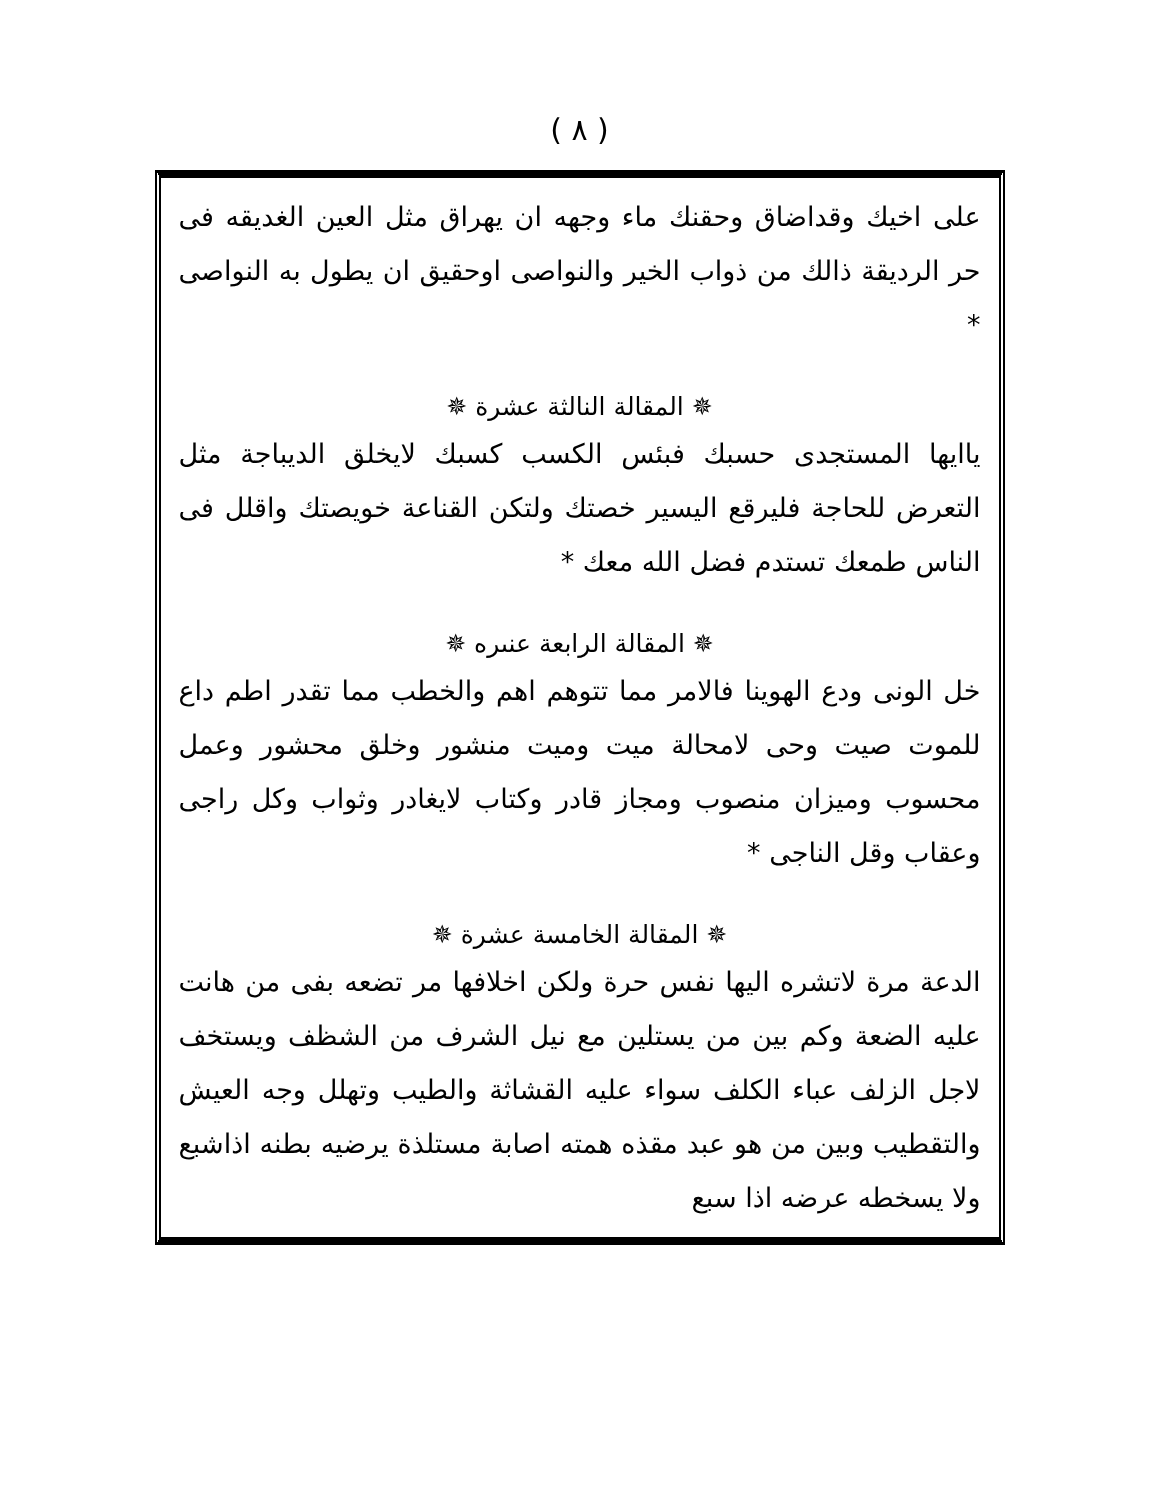( ٨ )
على اخيك وقداضاق وحقنك ماء وجهه ان يهراق مثل العين الغديقه فى حر الرديقة ذالك من ذواب الخير والنواصى اوحقيق ان يطول به النواصى *
✵ المقالة النالثة عشرة ✵
ياايها المستجدى حسبك فبئس الكسب كسبك لايخلق الديباجة مثل التعرض للحاجة فليرقع اليسير خصتك ولتكن القناعة خويصتك واقلل فى الناس طمعك تستدم فضل الله معك *
✵ المقالة الرابعة عنىره ✵
خل الونى ودع الهوينا فالامر مما تتوهم اهم والخطب مما تقدر اطم داع للموت صيت وحى لامحالة ميت وميت منشور وخلق محشور وعمل محسوب وميزان منصوب ومجاز قادر وكتاب لايغادر وثواب وكل راجى وعقاب وقل الناجى *
✵ المقالة الخامسة عشرة ✵
الدعة مرة لاتشره اليها نفس حرة ولكن اخلافها مر تضعه بفى من هانت عليه الضعة وكم بين من يستلين مع نيل الشرف من الشظف ويستخف لاجل الزلف عباء الكلف سواء عليه القشاثة والطيب وتهلل وجه العيش والتقطيب وبين من هو عبد مقذه همته اصابة مستلذة يرضيه بطنه اذاشبع ولا يسخطه عرضه اذا سبع